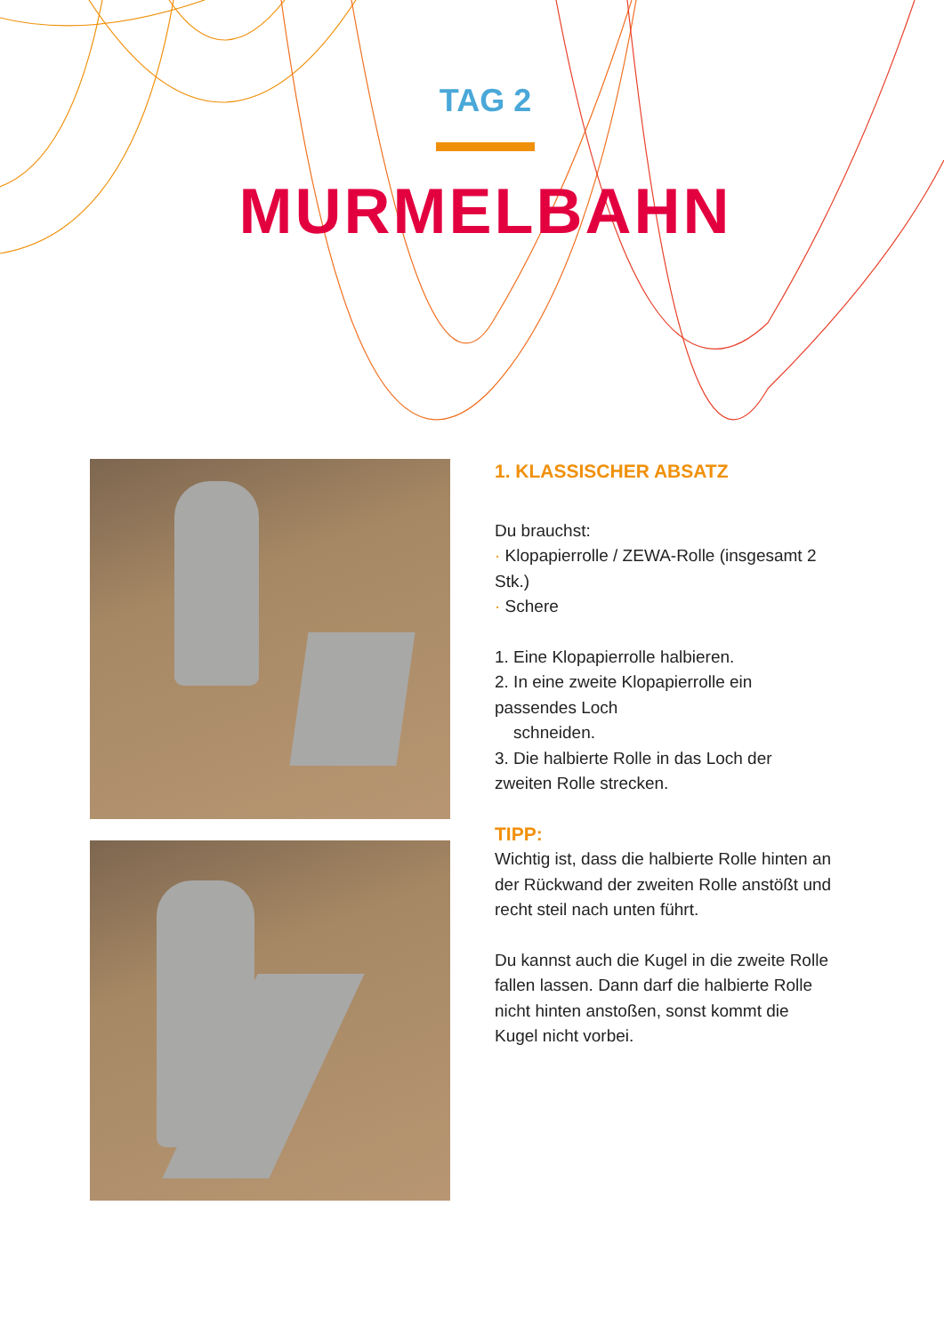TAG 2
MURMELBAHN
1. KLASSISCHER ABSATZ
Du brauchst:
· Klopapierrolle / ZEWA-Rolle (insgesamt 2 Stk.)
· Schere
1. Eine Klopapierrolle halbieren.
2. In eine zweite Klopapierrolle ein passendes Loch
schneiden.
3. Die halbierte Rolle in das Loch der zweiten Rolle strecken.
TIPP:
Wichtig ist, dass die halbierte Rolle hinten an der Rückwand der zweiten Rolle anstößt und recht steil nach unten führt.
Du kannst auch die Kugel in die zweite Rolle fallen lassen. Dann darf die halbierte Rolle nicht hinten anstoßen, sonst kommt die Kugel nicht vorbei.